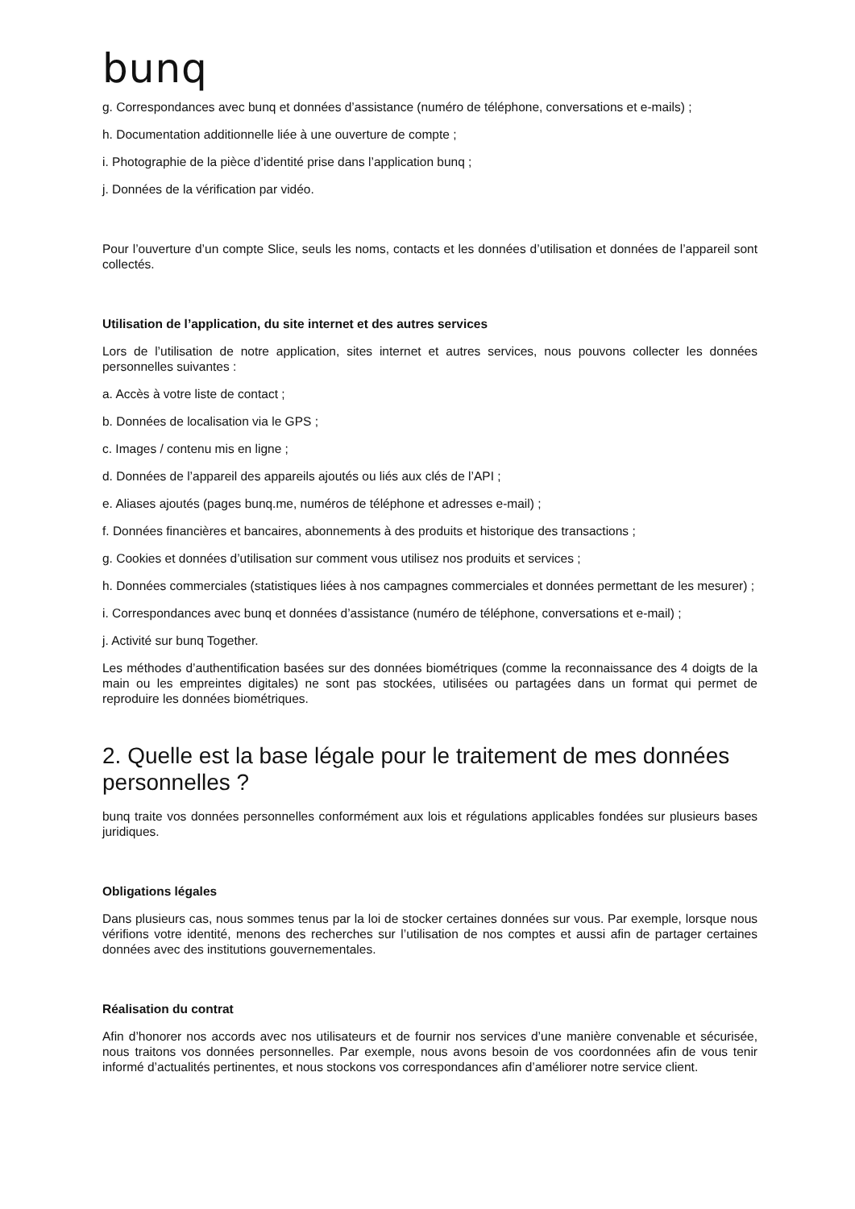bunq
g. Correspondances avec bunq et données d’assistance (numéro de téléphone, conversations et e-mails) ;
h. Documentation additionnelle liée à une ouverture de compte ;
i. Photographie de la pièce d’identité prise dans l’application bunq ;
j. Données de la vérification par vidéo.
Pour l’ouverture d’un compte Slice, seuls les noms, contacts et les données d’utilisation et données de l’appareil sont collectés.
Utilisation de l’application, du site internet et des autres services
Lors de l’utilisation de notre application, sites internet et autres services, nous pouvons collecter les données personnelles suivantes :
a. Accès à votre liste de contact ;
b. Données de localisation via le GPS ;
c. Images / contenu mis en ligne ;
d. Données de l’appareil des appareils ajoutés ou liés aux clés de l’API ;
e. Aliases ajoutés (pages bunq.me, numéros de téléphone et adresses e-mail) ;
f. Données financières et bancaires, abonnements à des produits et historique des transactions ;
g. Cookies et données d’utilisation sur comment vous utilisez nos produits et services ;
h. Données commerciales (statistiques liées à nos campagnes commerciales et données permettant de les mesurer) ;
i. Correspondances avec bunq et données d’assistance (numéro de téléphone, conversations et e-mail) ;
j. Activité sur bunq Together.
Les méthodes d’authentification basées sur des données biométriques (comme la reconnaissance des 4 doigts de la main ou les empreintes digitales) ne sont pas stockées, utilisées ou partagées dans un format qui permet de reproduire les données biométriques.
2. Quelle est la base légale pour le traitement de mes données personnelles ?
bunq traite vos données personnelles conformément aux lois et régulations applicables fondées sur plusieurs bases juridiques.
Obligations légales
Dans plusieurs cas, nous sommes tenus par la loi de stocker certaines données sur vous. Par exemple, lorsque nous vérifions votre identité, menons des recherches sur l’utilisation de nos comptes et aussi afin de partager certaines données avec des institutions gouvernementales.
Réalisation du contrat
Afin d’honorer nos accords avec nos utilisateurs et de fournir nos services d’une manière convenable et sécurisée, nous traitons vos données personnelles. Par exemple, nous avons besoin de vos coordonnées afin de vous tenir informé d’actualités pertinentes, et nous stockons vos correspondances afin d’améliorer notre service client.